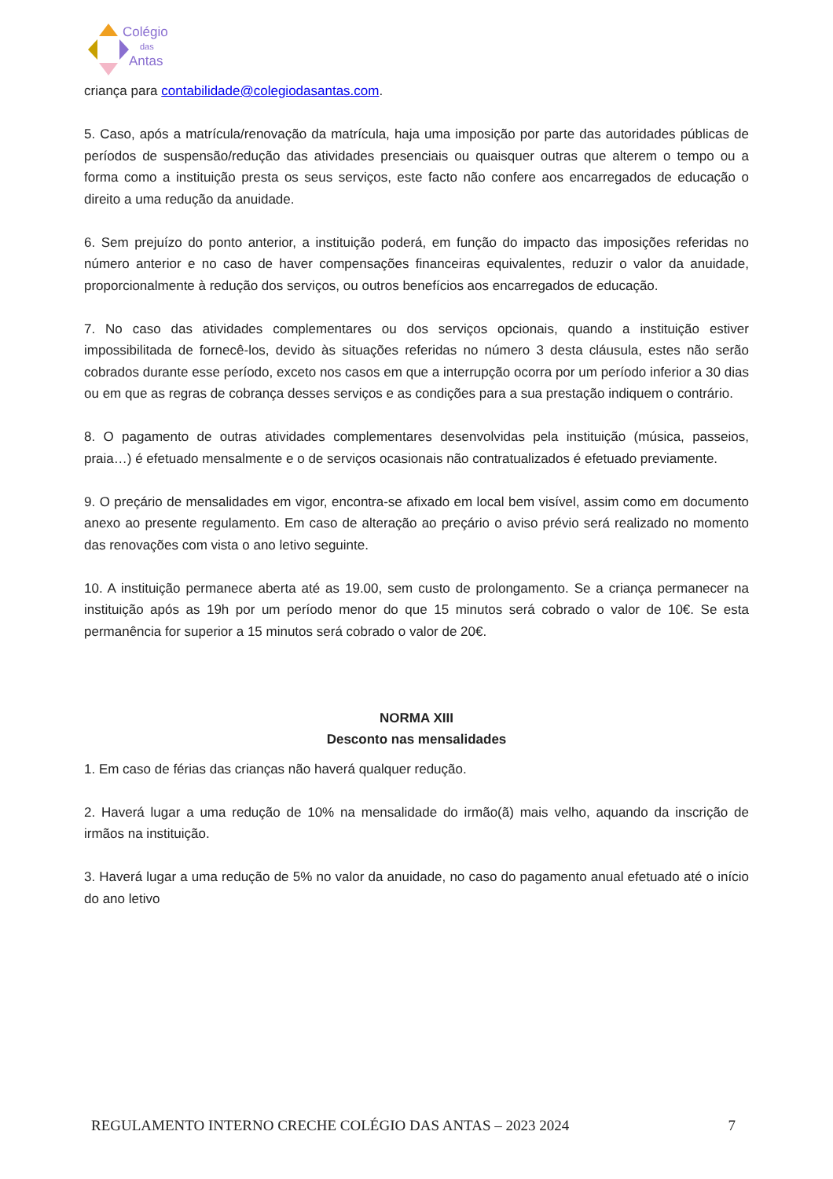Colégio
das
Antas
criança para contabilidade@colegiodasantas.com.
5. Caso, após a matrícula/renovação da matrícula, haja uma imposição por parte das autoridades públicas de períodos de suspensão/redução das atividades presenciais ou quaisquer outras que alterem o tempo ou a forma como a instituição presta os seus serviços, este facto não confere aos encarregados de educação o direito a uma redução da anuidade.
6. Sem prejuízo do ponto anterior, a instituição poderá, em função do impacto das imposições referidas no número anterior e no caso de haver compensações financeiras equivalentes, reduzir o valor da anuidade, proporcionalmente à redução dos serviços, ou outros benefícios aos encarregados de educação.
7. No caso das atividades complementares ou dos serviços opcionais, quando a instituição estiver impossibilitada de fornecê-los, devido às situações referidas no número 3 desta cláusula, estes não serão cobrados durante esse período, exceto nos casos em que a interrupção ocorra por um período inferior a 30 dias ou em que as regras de cobrança desses serviços e as condições para a sua prestação indiquem o contrário.
8. O pagamento de outras atividades complementares desenvolvidas pela instituição (música, passeios, praia…) é efetuado mensalmente e o de serviços ocasionais não contratualizados é efetuado previamente.
9. O preçário de mensalidades em vigor, encontra-se afixado em local bem visível, assim como em documento anexo ao presente regulamento. Em caso de alteração ao preçário o aviso prévio será realizado no momento das renovações com vista o ano letivo seguinte.
10. A instituição permanece aberta até as 19.00, sem custo de prolongamento. Se a criança permanecer na instituição após as 19h por um período menor do que 15 minutos será cobrado o valor de 10€. Se esta permanência for superior a 15 minutos será cobrado o valor de 20€.
NORMA XIII
Desconto nas mensalidades
1. Em caso de férias das crianças não haverá qualquer redução.
2. Haverá lugar a uma redução de 10% na mensalidade do irmão(ã) mais velho, aquando da inscrição de irmãos na instituição.
3. Haverá lugar a uma redução de 5% no valor da anuidade, no caso do pagamento anual efetuado até o início do ano letivo
REGULAMENTO INTERNO CRECHE COLÉGIO DAS ANTAS – 2023 2024 7